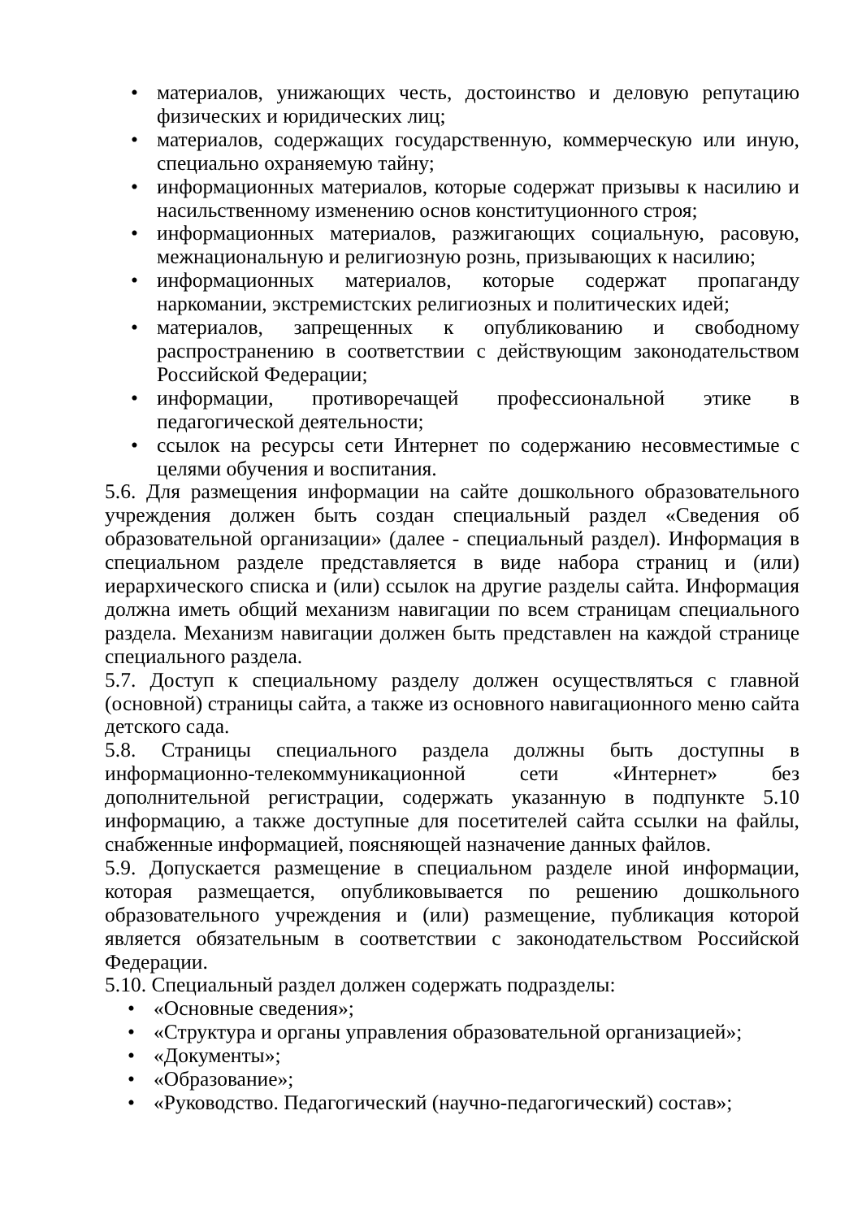• материалов, унижающих честь, достоинство и деловую репутацию физических и юридических лиц;
• материалов, содержащих государственную, коммерческую или иную, специально охраняемую тайну;
• информационных материалов, которые содержат призывы к насилию и насильственному изменению основ конституционного строя;
• информационных материалов, разжигающих социальную, расовую, межнациональную и религиозную рознь, призывающих к насилию;
• информационных материалов, которые содержат пропаганду наркомании, экстремистских религиозных и политических идей;
• материалов, запрещенных к опубликованию и свободному распространению в соответствии с действующим законодательством Российской Федерации;
• информации, противоречащей профессиональной этике в педагогической деятельности;
• ссылок на ресурсы сети Интернет по содержанию несовместимые с целями обучения и воспитания.
5.6. Для размещения информации на сайте дошкольного образовательного учреждения должен быть создан специальный раздел «Сведения об образовательной организации» (далее - специальный раздел). Информация в специальном разделе представляется в виде набора страниц и (или) иерархического списка и (или) ссылок на другие разделы сайта. Информация должна иметь общий механизм навигации по всем страницам специального раздела. Механизм навигации должен быть представлен на каждой странице специального раздела.
5.7. Доступ к специальному разделу должен осуществляться с главной (основной) страницы сайта, а также из основного навигационного меню сайта детского сада.
5.8. Страницы специального раздела должны быть доступны в информационно-телекоммуникационной сети «Интернет» без дополнительной регистрации, содержать указанную в подпункте 5.10 информацию, а также доступные для посетителей сайта ссылки на файлы, снабженные информацией, поясняющей назначение данных файлов.
5.9. Допускается размещение в специальном разделе иной информации, которая размещается, опубликовывается по решению дошкольного образовательного учреждения и (или) размещение, публикация которой является обязательным в соответствии с законодательством Российской Федерации.
5.10. Специальный раздел должен содержать подразделы:
• «Основные сведения»;
• «Структура и органы управления образовательной организацией»;
• «Документы»;
• «Образование»;
• «Руководство. Педагогический (научно-педагогический) состав»;